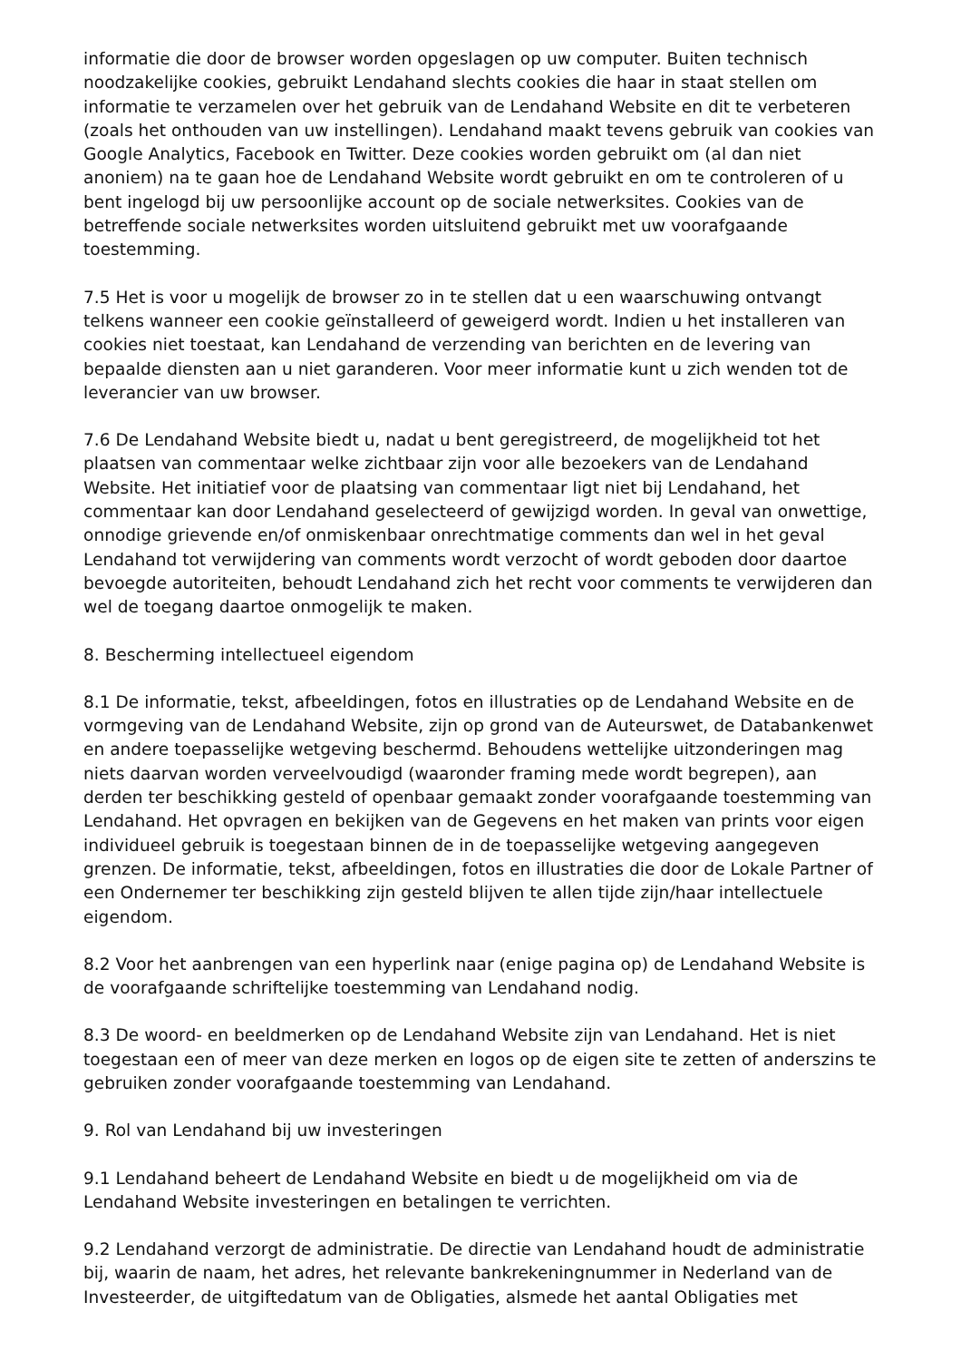informatie die door de browser worden opgeslagen op uw computer. Buiten technisch noodzakelijke cookies, gebruikt Lendahand slechts cookies die haar in staat stellen om informatie te verzamelen over het gebruik van de Lendahand Website en dit te verbeteren (zoals het onthouden van uw instellingen). Lendahand maakt tevens gebruik van cookies van Google Analytics, Facebook en Twitter. Deze cookies worden gebruikt om (al dan niet anoniem) na te gaan hoe de Lendahand Website wordt gebruikt en om te controleren of u bent ingelogd bij uw persoonlijke account op de sociale netwerksites. Cookies van de betreffende sociale netwerksites worden uitsluitend gebruikt met uw voorafgaande toestemming.
7.5 Het is voor u mogelijk de browser zo in te stellen dat u een waarschuwing ontvangt telkens wanneer een cookie geïnstalleerd of geweigerd wordt. Indien u het installeren van cookies niet toestaat, kan Lendahand de verzending van berichten en de levering van bepaalde diensten aan u niet garanderen. Voor meer informatie kunt u zich wenden tot de leverancier van uw browser.
7.6 De Lendahand Website biedt u, nadat u bent geregistreerd, de mogelijkheid tot het plaatsen van commentaar welke zichtbaar zijn voor alle bezoekers van de Lendahand Website. Het initiatief voor de plaatsing van commentaar ligt niet bij Lendahand, het commentaar kan door Lendahand geselecteerd of gewijzigd worden. In geval van onwettige, onnodige grievende en/of onmiskenbaar onrechtmatige comments dan wel in het geval Lendahand tot verwijdering van comments wordt verzocht of wordt geboden door daartoe bevoegde autoriteiten, behoudt Lendahand zich het recht voor comments te verwijderen dan wel de toegang daartoe onmogelijk te maken.
8. Bescherming intellectueel eigendom
8.1 De informatie, tekst, afbeeldingen, fotos en illustraties op de Lendahand Website en de vormgeving van de Lendahand Website, zijn op grond van de Auteurswet, de Databankenwet en andere toepasselijke wetgeving beschermd. Behoudens wettelijke uitzonderingen mag niets daarvan worden verveelvoudigd (waaronder framing mede wordt begrepen), aan derden ter beschikking gesteld of openbaar gemaakt zonder voorafgaande toestemming van Lendahand. Het opvragen en bekijken van de Gegevens en het maken van prints voor eigen individueel gebruik is toegestaan binnen de in de toepasselijke wetgeving aangegeven grenzen. De informatie, tekst, afbeeldingen, fotos en illustraties die door de Lokale Partner of een Ondernemer ter beschikking zijn gesteld blijven te allen tijde zijn/haar intellectuele eigendom.
8.2 Voor het aanbrengen van een hyperlink naar (enige pagina op) de Lendahand Website is de voorafgaande schriftelijke toestemming van Lendahand nodig.
8.3 De woord- en beeldmerken op de Lendahand Website zijn van Lendahand. Het is niet toegestaan een of meer van deze merken en logos op de eigen site te zetten of anderszins te gebruiken zonder voorafgaande toestemming van Lendahand.
9. Rol van Lendahand bij uw investeringen
9.1 Lendahand beheert de Lendahand Website en biedt u de mogelijkheid om via de Lendahand Website investeringen en betalingen te verrichten.
9.2 Lendahand verzorgt de administratie. De directie van Lendahand houdt de administratie bij, waarin de naam, het adres, het relevante bankrekeningnummer in Nederland van de Investeerder, de uitgiftedatum van de Obligaties, alsmede het aantal Obligaties met